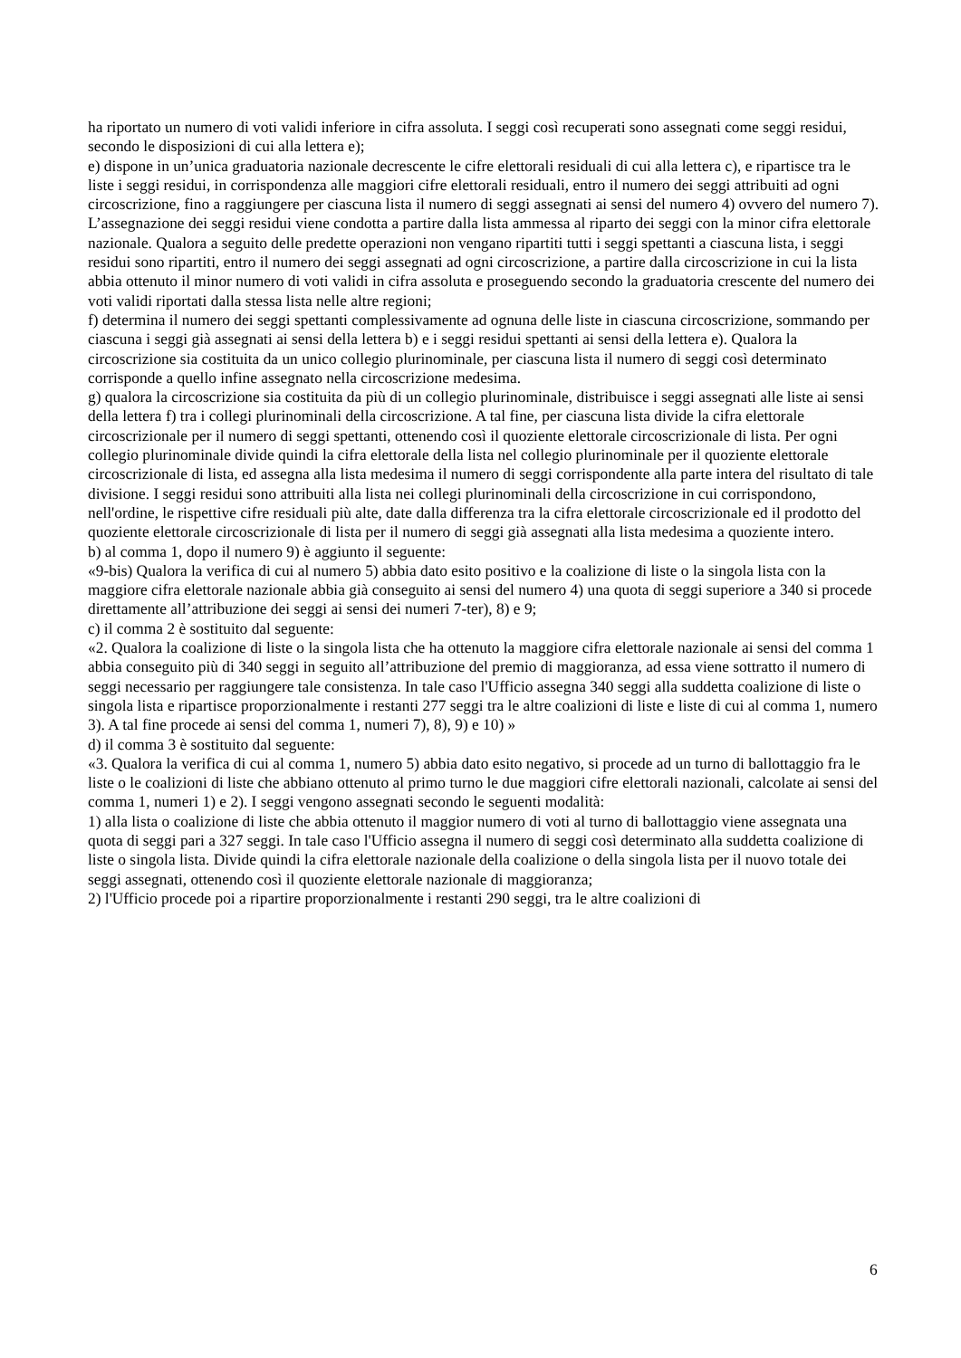ha riportato un numero di voti validi inferiore in cifra assoluta. I seggi così recuperati sono assegnati come seggi residui, secondo le disposizioni di cui alla lettera e);
e) dispone in un’unica graduatoria nazionale decrescente le cifre elettorali residuali di cui alla lettera c), e ripartisce tra le liste i seggi residui, in corrispondenza alle maggiori cifre elettorali residuali, entro il numero dei seggi attribuiti ad ogni circoscrizione, fino a raggiungere per ciascuna lista il numero di seggi assegnati ai sensi del numero 4) ovvero del numero 7). L’assegnazione dei seggi residui viene condotta a partire dalla lista ammessa al riparto dei seggi con la minor cifra elettorale nazionale. Qualora a seguito delle predette operazioni non vengano ripartiti tutti i seggi spettanti a ciascuna lista, i seggi residui sono ripartiti, entro il numero dei seggi assegnati ad ogni circoscrizione, a partire dalla circoscrizione in cui la lista abbia ottenuto il minor numero di voti validi in cifra assoluta e proseguendo secondo la graduatoria crescente del numero dei voti validi riportati dalla stessa lista nelle altre regioni;
f) determina il numero dei seggi spettanti complessivamente ad ognuna delle liste in ciascuna circoscrizione, sommando per ciascuna i seggi già assegnati ai sensi della lettera b) e i seggi residui spettanti ai sensi della lettera e). Qualora la circoscrizione sia costituita da un unico collegio plurinominale, per ciascuna lista il numero di seggi così determinato corrisponde a quello infine assegnato nella circoscrizione medesima.
g) qualora la circoscrizione sia costituita da più di un collegio plurinominale, distribuisce i seggi assegnati alle liste ai sensi della lettera f) tra i collegi plurinominali della circoscrizione. A tal fine, per ciascuna lista divide la cifra elettorale circoscrizionale per il numero di seggi spettanti, ottenendo così il quoziente elettorale circoscrizionale di lista. Per ogni collegio plurinominale divide quindi la cifra elettorale della lista nel collegio plurinominale per il quoziente elettorale circoscrizionale di lista, ed assegna alla lista medesima il numero di seggi corrispondente alla parte intera del risultato di tale divisione. I seggi residui sono attribuiti alla lista nei collegi plurinominali della circoscrizione in cui corrispondono, nell'ordine, le rispettive cifre residuali più alte, date dalla differenza tra la cifra elettorale circoscrizionale ed il prodotto del quoziente elettorale circoscrizionale di lista per il numero di seggi già assegnati alla lista medesima a quoziente intero.
b) al comma 1, dopo il numero 9) è aggiunto il seguente:
«9-bis) Qualora la verifica di cui al numero 5) abbia dato esito positivo e la coalizione di liste o la singola lista con la maggiore cifra elettorale nazionale abbia già conseguito ai sensi del numero 4) una quota di seggi superiore a 340 si procede direttamente all’attribuzione dei seggi ai sensi dei numeri 7-ter), 8) e 9;
c) il comma 2 è sostituito dal seguente:
«2. Qualora la coalizione di liste o la singola lista che ha ottenuto la maggiore cifra elettorale nazionale ai sensi del comma 1 abbia conseguito più di 340 seggi in seguito all’attribuzione del premio di maggioranza, ad essa viene sottratto il numero di seggi necessario per raggiungere tale consistenza. In tale caso l'Ufficio assegna 340 seggi alla suddetta coalizione di liste o singola lista e ripartisce proporzionalmente i restanti 277 seggi tra le altre coalizioni di liste e liste di cui al comma 1, numero 3). A tal fine procede ai sensi del comma 1, numeri 7), 8), 9) e 10) »
d) il comma 3 è sostituito dal seguente:
«3. Qualora la verifica di cui al comma 1, numero 5) abbia dato esito negativo, si procede ad un turno di ballottaggio fra le liste o le coalizioni di liste che abbiano ottenuto al primo turno le due maggiori cifre elettorali nazionali, calcolate ai sensi del comma 1, numeri 1) e 2). I seggi vengono assegnati secondo le seguenti modalità:
1) alla lista o coalizione di liste che abbia ottenuto il maggior numero di voti al turno di ballottaggio viene assegnata una quota di seggi pari a 327 seggi. In tale caso l'Ufficio assegna il numero di seggi così determinato alla suddetta coalizione di liste o singola lista. Divide quindi la cifra elettorale nazionale della coalizione o della singola lista per il nuovo totale dei seggi assegnati, ottenendo così il quoziente elettorale nazionale di maggioranza;
2) l'Ufficio procede poi a ripartire proporzionalmente i restanti 290 seggi, tra le altre coalizioni di
6